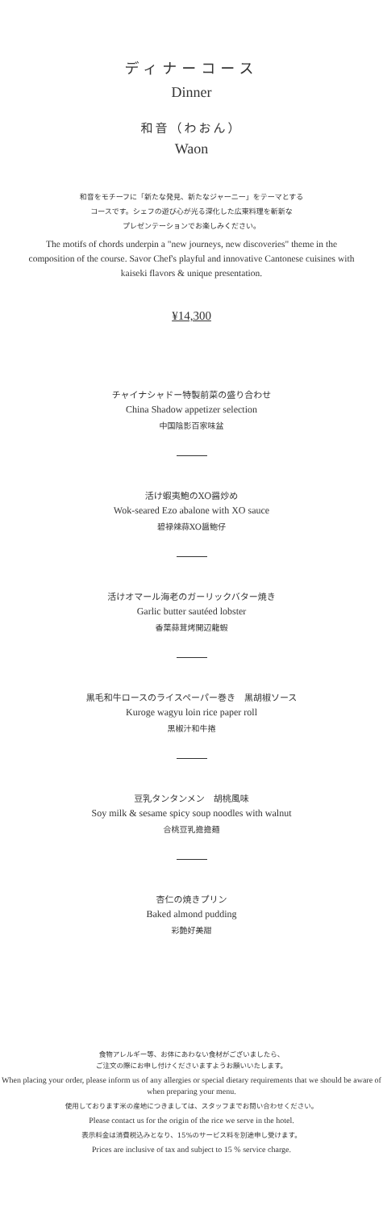ディナーコース
Dinner
和音（わおん）
Waon
和音をモチーフに「新たな発見、新たなジャーニー」をテーマとする
コースです。シェフの遊び心が光る深化した広東料理を斬新な
プレゼンテーションでお楽しみください。
The motifs of chords underpin a "new journeys, new discoveries" theme in the composition of the course. Savor Chef's playful and innovative Cantonese cuisines with kaiseki flavors & unique presentation.
¥14,300
チャイナシャドー特製前菜の盛り合わせ
China Shadow appetizer selection
中国陰影百家味盆
活け蝦夷鮑のXO醤炒め
Wok-seared Ezo abalone with XO sauce
碧禄辣蒜XO醤鮑仔
活けオマール海老のガーリックバター焼き
Garlic butter sautéed lobster
香葉蒜茸烤開辺龍蝦
黒毛和牛ロースのライスペーパー巻き　黒胡椒ソース
Kuroge wagyu loin rice paper roll
黒椒汁和牛捲
豆乳タンタンメン　胡桃風味
Soy milk & sesame spicy soup noodles with walnut
合桃豆乳擔擔麺
杏仁の焼きプリン
Baked almond pudding
彩艶好美甜
食物アレルギー等、お体にあわない食材がございましたら、
ご注文の際にお申し付けくださいますようお願いいたします。
When placing your order, please inform us of any allergies or special dietary requirements that we should be aware of when preparing your menu.
使用しております米の産地につきましては、スタッフまでお問い合わせください。
Please contact us for the origin of the rice we serve in the hotel.
表示料金は消費税込みとなり、15%のサービス料を別途申し受けます。
Prices are inclusive of tax and subject to 15 % service charge.